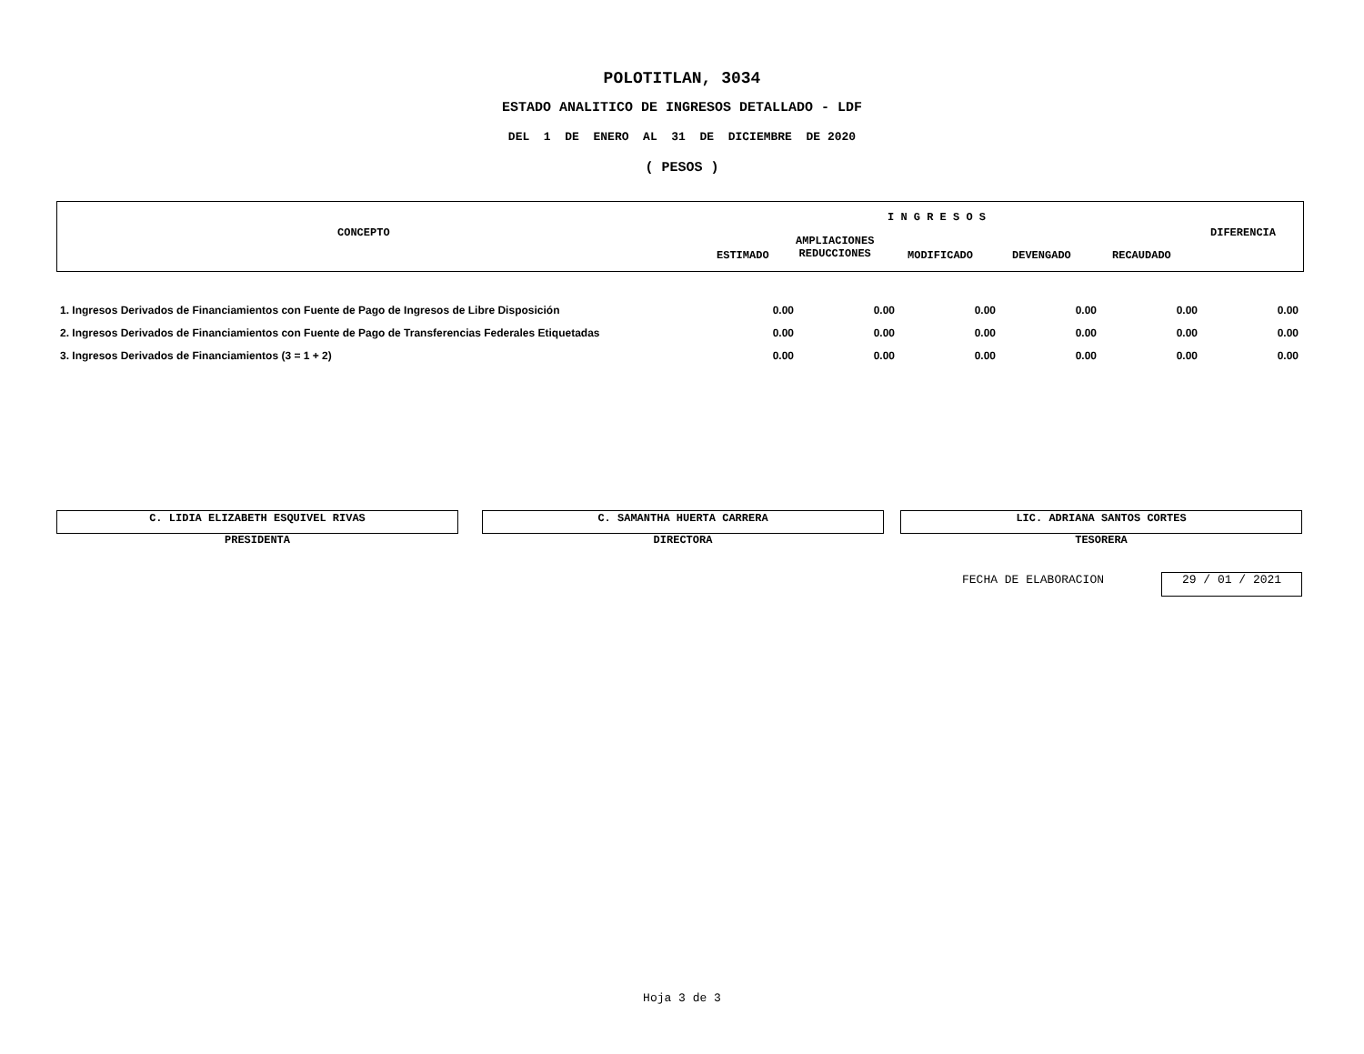POLOTITLAN, 3034
ESTADO ANALITICO DE INGRESOS DETALLADO - LDF
DEL 1 DE ENERO AL 31 DE DICIEMBRE DE 2020
( PESOS )
CONCEPTO
I N G R E S O S
DIFERENCIA
ESTIMADO
AMPLIACIONES
REDUCCIONES MODIFICADO DEVENGADO RECAUDADO
| 1. Ingresos Derivados de Financiamientos con Fuente de Pago de Ingresos de Libre Disposición | 0.00 | 0.00 | 0.00 | 0.00 | 0.00 | 0.00 |
| 2. Ingresos Derivados de Financiamientos con Fuente de Pago de Transferencias Federales Etiquetadas | 0.00 | 0.00 | 0.00 | 0.00 | 0.00 | 0.00 |
| 3. Ingresos Derivados de Financiamientos (3 = 1 + 2) | 0.00 | 0.00 | 0.00 | 0.00 | 0.00 | 0.00 |
C. LIDIA ELIZABETH ESQUIVEL RIVAS
PRESIDENTA
C. SAMANTHA HUERTA CARRERA
DIRECTORA
LIC. ADRIANA SANTOS CORTES
TESORERA
FECHA DE ELABORACION 29 / 01 / 2021
Hoja 3 de 3